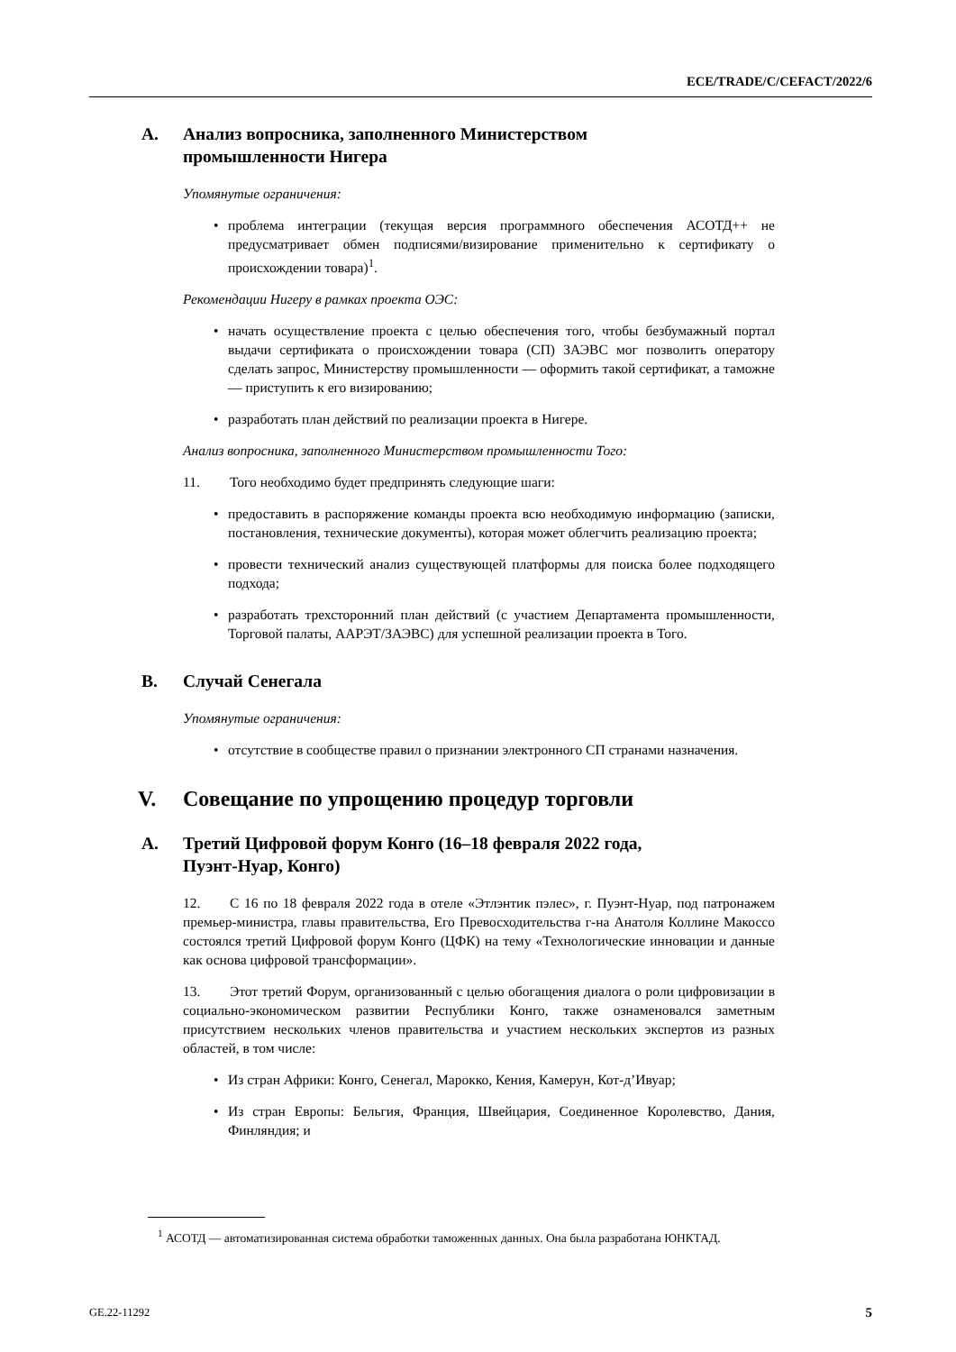ECE/TRADE/C/CEFACT/2022/6
A. Анализ вопросника, заполненного Министерством
промышленности Нигера
Упомянутые ограничения:
• проблема интеграции (текущая версия программного обеспечения АСОТД++ не предусматривает обмен подписями/визирование применительно к сертификату о происхождении товара)<sup>1</sup>.
Рекомендации Нигеру в рамках проекта ОЭС:
• начать осуществление проекта с целью обеспечения того, чтобы безбумажный портал выдачи сертификата о происхождении товара (СП) ЗАЭВС мог позволить оператору сделать запрос, Министерству промышленности — оформить такой сертификат, а таможне — приступить к его визированию;
• разработать план действий по реализации проекта в Нигере.
Анализ вопросника, заполненного Министерством промышленности Того:
11. Того необходимо будет предпринять следующие шаги:
• предоставить в распоряжение команды проекта всю необходимую информацию (записки, постановления, технические документы), которая может облегчить реализацию проекта;
• провести технический анализ существующей платформы для поиска более подходящего подхода;
• разработать трехсторонний план действий (с участием Департамента промышленности, Торговой палаты, ААРЭТ/ЗАЭВС) для успешной реализации проекта в Того.
B. Случай Сенегала
Упомянутые ограничения:
• отсутствие в сообществе правил о признании электронного СП странами назначения.
V. Совещание по упрощению процедур торговли
A. Третий Цифровой форум Конго (16–18 февраля 2022 года,
Пуэнт-Нуар, Конго)
12. С 16 по 18 февраля 2022 года в отеле «Этлэнтик пэлес», г. Пуэнт-Нуар, под патронажем премьер-министра, главы правительства, Его Превосходительства г-на Анатоля Коллине Макоссо состоялся третий Цифровой форум Конго (ЦФК) на тему «Технологические инновации и данные как основа цифровой трансформации».
13. Этот третий Форум, организованный с целью обогащения диалога о роли цифровизации в социально-экономическом развитии Республики Конго, также ознаменовался заметным присутствием нескольких членов правительства и участием нескольких экспертов из разных областей, в том числе:
• Из стран Африки: Конго, Сенегал, Марокко, Кения, Камерун, Кот-д’Ивуар;
• Из стран Европы: Бельгия, Франция, Швейцария, Соединенное Королевство, Дания, Финляндия; и
<sup>1</sup> АСОТД — автоматизированная система обработки таможенных данных. Она была разработана ЮНКТАД.
GE.22-11292 5